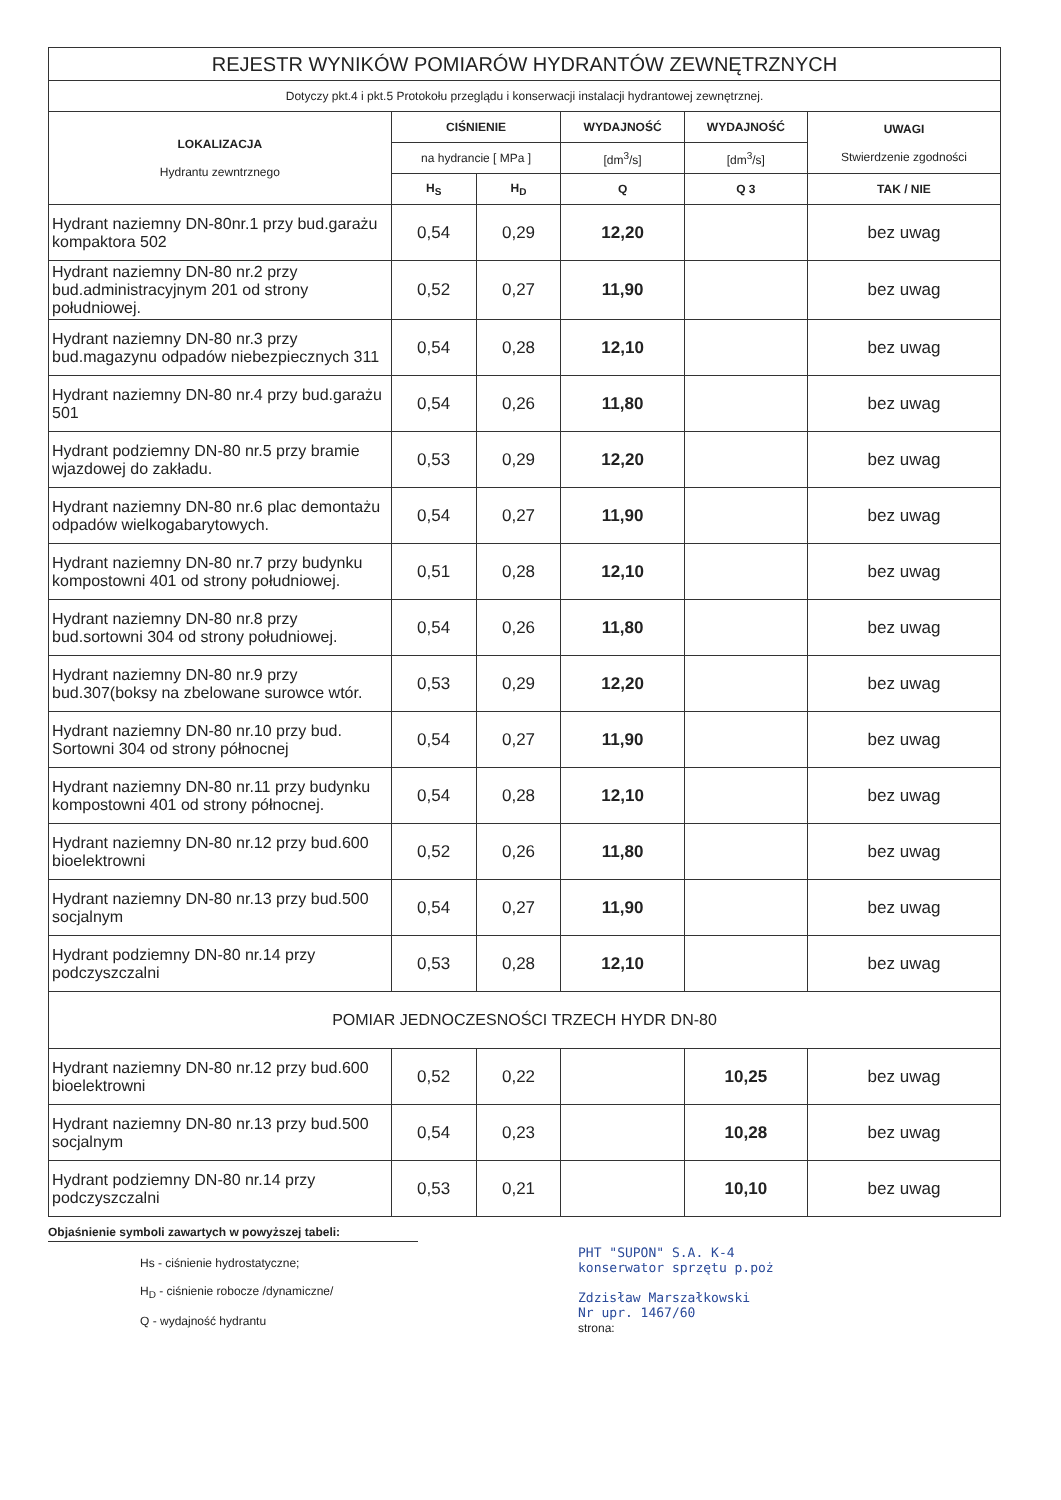| REJESTR WYNIKÓW POMIARÓW HYDRANTÓW ZEWNĘTRZNYCH | | | | | |
| Dotyczy pkt.4 i pkt.5 Protokołu przeglądu i konserwacji instalacji hydrantowej zewnętrznej. | | | | | |
| LOKALIZACJA Hydrantu zewntrznego | CIŚNIENIE | | WYDAJNOŚĆ | WYDAJNOŚĆ | UWAGI Stwierdzenie zgodności |
| | na hydrancie [ MPa ] | | [dm<sup>3</sup>/s] | [dm<sup>3</sup>/s] | |
| | H<sub>S</sub> | H<sub>D</sub> | Q | Q 3 | TAK / NIE |
| Hydrant naziemny DN-80nr.1 przy bud.garażu kompaktora 502 | 0,54 | 0,29 | 12,20 | | bez uwag |
| Hydrant naziemny DN-80 nr.2 przy bud.administracyjnym 201 od strony południowej. | 0,52 | 0,27 | 11,90 | | bez uwag |
| Hydrant naziemny DN-80 nr.3 przy bud.magazynu odpadów niebezpiecznych 311 | 0,54 | 0,28 | 12,10 | | bez uwag |
| Hydrant naziemny DN-80 nr.4 przy bud.garażu 501 | 0,54 | 0,26 | 11,80 | | bez uwag |
| Hydrant podziemny DN-80 nr.5 przy bramie wjazdowej do zakładu. | 0,53 | 0,29 | 12,20 | | bez uwag |
| Hydrant naziemny DN-80 nr.6 plac demontażu odpadów wielkogabarytowych. | 0,54 | 0,27 | 11,90 | | bez uwag |
| Hydrant naziemny DN-80 nr.7 przy budynku kompostowni 401 od strony południowej. | 0,51 | 0,28 | 12,10 | | bez uwag |
| Hydrant naziemny DN-80 nr.8 przy bud.sortowni 304 od strony południowej. | 0,54 | 0,26 | 11,80 | | bez uwag |
| Hydrant naziemny DN-80 nr.9 przy bud.307(boksy na zbelowane surowce wtór. | 0,53 | 0,29 | 12,20 | | bez uwag |
| Hydrant naziemny DN-80 nr.10 przy bud. Sortowni 304 od strony północnej | 0,54 | 0,27 | 11,90 | | bez uwag |
| Hydrant naziemny DN-80 nr.11 przy budynku kompostowni 401 od strony północnej. | 0,54 | 0,28 | 12,10 | | bez uwag |
| Hydrant naziemny DN-80 nr.12 przy bud.600 bioelektrowni | 0,52 | 0,26 | 11,80 | | bez uwag |
| Hydrant naziemny DN-80 nr.13 przy bud.500 socjalnym | 0,54 | 0,27 | 11,90 | | bez uwag |
| Hydrant podziemny DN-80 nr.14 przy podczyszczalni | 0,53 | 0,28 | 12,10 | | bez uwag |
| POMIAR JEDNOCZESNOŚCI TRZECH HYDR DN-80 | | | | | |
| Hydrant naziemny DN-80 nr.12 przy bud.600 bioelektrowni | 0,52 | 0,22 | | 10,25 | bez uwag |
| Hydrant naziemny DN-80 nr.13 przy bud.500 socjalnym | 0,54 | 0,23 | | 10,28 | bez uwag |
| Hydrant podziemny DN-80 nr.14 przy podczyszczalni | 0,53 | 0,21 | | 10,10 | bez uwag |
Objaśnienie symboli zawartych w powyższej tabeli:
Hs - ciśnienie hydrostatyczne;
H<sub>D</sub> - ciśnienie robocze /dynamiczne/
Q - wydajność hydrantu
PHT "SUPON" S.A. K-4
konserwator sprzętu p.poż
Zdzisław Marszałkowski
Nr upr. 1467/60
strona: